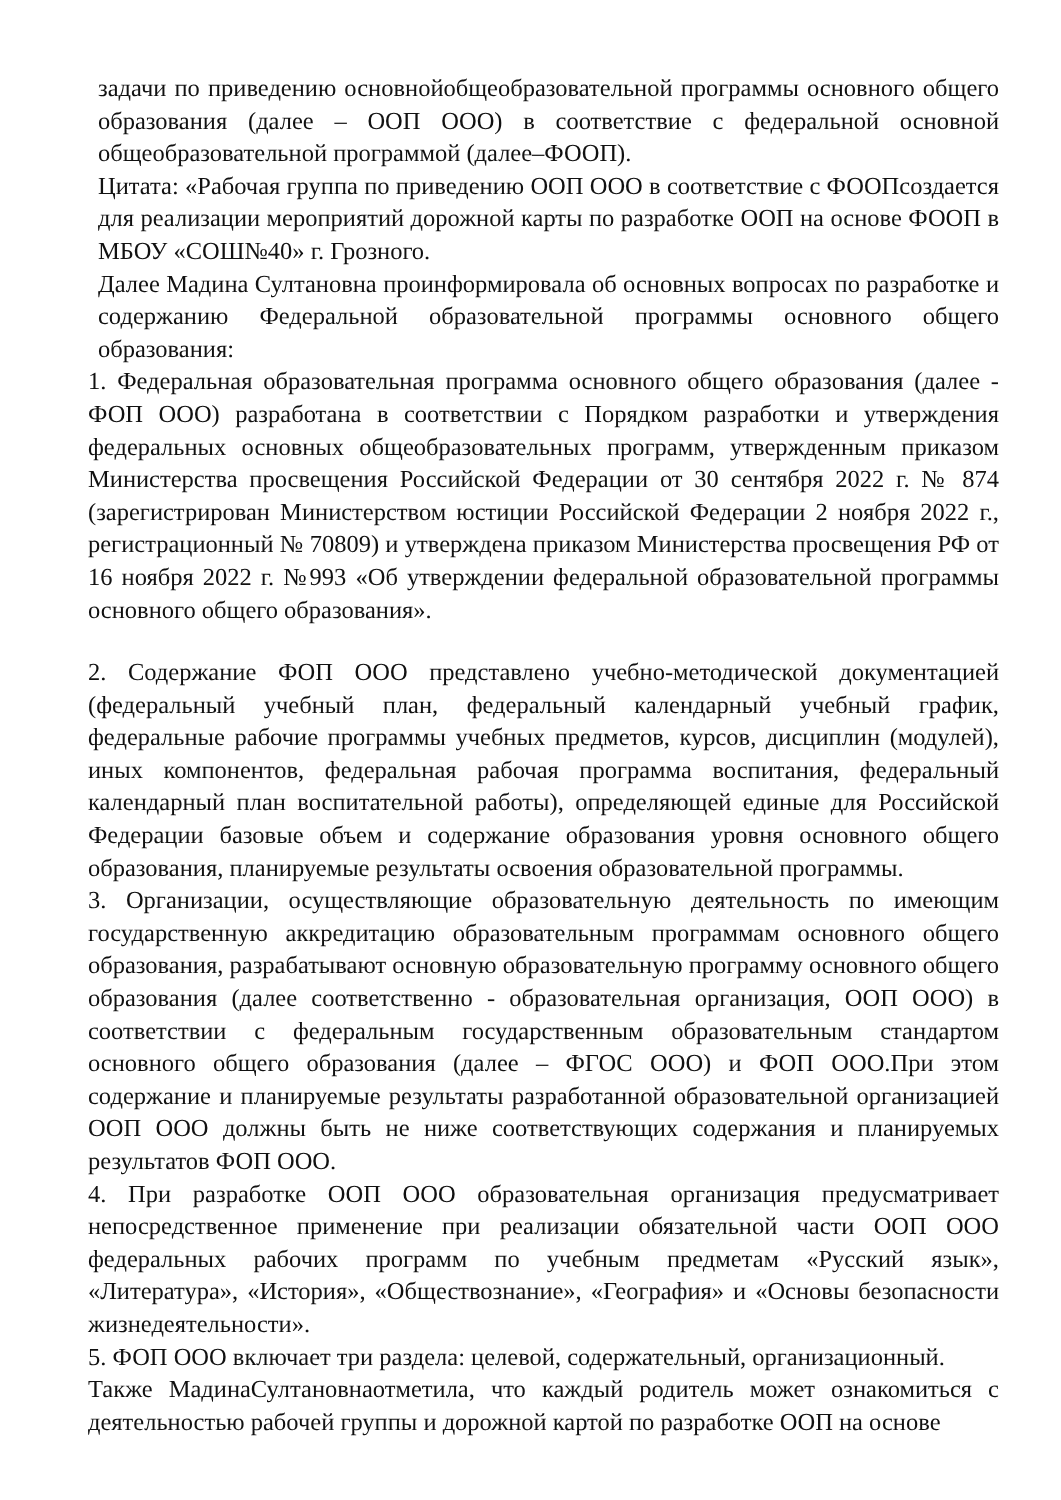задачи по приведению основнойобщеобразовательной программы основного общего образования (далее – ООП ООО) в соответствие с федеральной основной общеобразовательной программой (далее–ФООП).
Цитата: «Рабочая группа по приведению ООП ООО в соответствие с ФООПсоздается для реализации мероприятий дорожной карты по разработке ООП на основе ФООП в МБОУ «СОШ№40» г. Грозного.
Далее Мадина Султановна проинформировала об основных вопросах по разработке и содержанию Федеральной образовательной программы основного общего образования:
1. Федеральная образовательная программа основного общего образования (далее - ФОП ООО) разработана в соответствии с Порядком разработки и утверждения федеральных основных общеобразовательных программ, утвержденным приказом Министерства просвещения Российской Федерации от 30 сентября 2022 г. № 874 (зарегистрирован Министерством юстиции Российской Федерации 2 ноября 2022 г., регистрационный № 70809) и утверждена приказом Министерства просвещения РФ от 16 ноября 2022 г. №993 «Об утверждении федеральной образовательной программы основного общего образования».
2. Содержание ФОП ООО представлено учебно-методической документацией (федеральный учебный план, федеральный календарный учебный график, федеральные рабочие программы учебных предметов, курсов, дисциплин (модулей), иных компонентов, федеральная рабочая программа воспитания, федеральный календарный план воспитательной работы), определяющей единые для Российской Федерации базовые объем и содержание образования уровня основного общего образования, планируемые результаты освоения образовательной программы.
3. Организации, осуществляющие образовательную деятельность по имеющим государственную аккредитацию образовательным программам основного общего образования, разрабатывают основную образовательную программу основного общего образования (далее соответственно - образовательная организация, ООП ООО) в соответствии с федеральным государственным образовательным стандартом основного общего образования (далее – ФГОС ООО) и ФОП ООО.При этом содержание и планируемые результаты разработанной образовательной организацией ООП ООО должны быть не ниже соответствующих содержания и планируемых результатов ФОП ООО.
4. При разработке ООП ООО образовательная организация предусматривает непосредственное применение при реализации обязательной части ООП ООО федеральных рабочих программ по учебным предметам «Русский язык», «Литература», «История», «Обществознание», «География» и «Основы безопасности жизнедеятельности».
5. ФОП ООО включает три раздела: целевой, содержательный, организационный.
Также МадинаСултановнаотметила, что каждый родитель может ознакомиться с деятельностью рабочей группы и дорожной картой по разработке ООП на основе